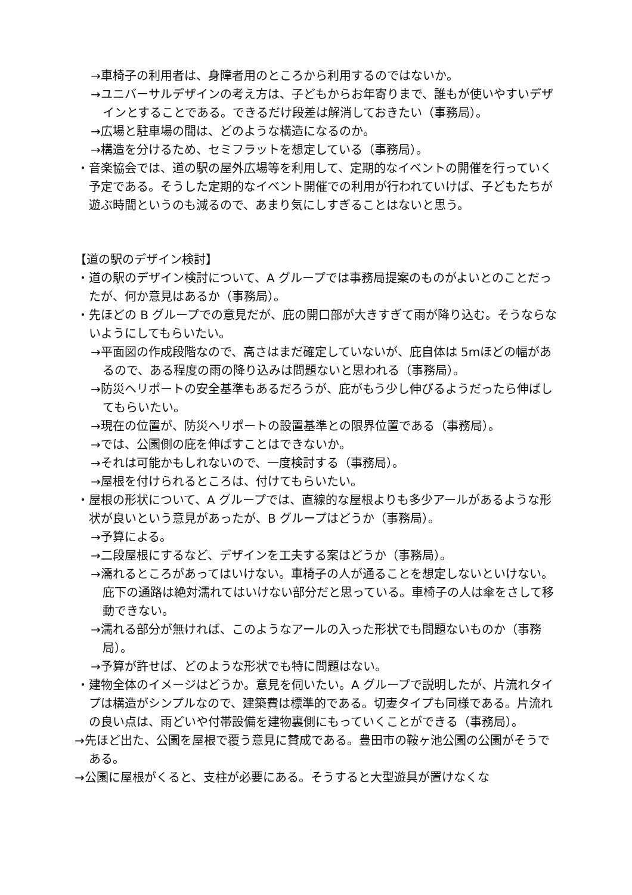→車椅子の利用者は、身障者用のところから利用するのではないか。
→ユニバーサルデザインの考え方は、子どもからお年寄りまで、誰もが使いやすいデザインとすることである。できるだけ段差は解消しておきたい（事務局）。
→広場と駐車場の間は、どのような構造になるのか。
→構造を分けるため、セミフラットを想定している（事務局）。
・音楽協会では、道の駅の屋外広場等を利用して、定期的なイベントの開催を行っていく予定である。そうした定期的なイベント開催での利用が行われていけば、子どもたちが遊ぶ時間というのも減るので、あまり気にしすぎることはないと思う。
【道の駅のデザイン検討】
・道の駅のデザイン検討について、A グループでは事務局提案のものがよいとのことだったが、何か意見はあるか（事務局）。
・先ほどの B グループでの意見だが、庇の開口部が大きすぎて雨が降り込む。そうならないようにしてもらいたい。
→平面図の作成段階なので、高さはまだ確定していないが、庇自体は 5mほどの幅があるので、ある程度の雨の降り込みは問題ないと思われる（事務局）。
→防災ヘリポートの安全基準もあるだろうが、庇がもう少し伸びるようだったら伸ばしてもらいたい。
→現在の位置が、防災ヘリポートの設置基準との限界位置である（事務局）。
→では、公園側の庇を伸ばすことはできないか。
→それは可能かもしれないので、一度検討する（事務局）。
→屋根を付けられるところは、付けてもらいたい。
・屋根の形状について、A グループでは、直線的な屋根よりも多少アールがあるような形状が良いという意見があったが、B グループはどうか（事務局）。
→予算による。
→二段屋根にするなど、デザインを工夫する案はどうか（事務局）。
→濡れるところがあってはいけない。車椅子の人が通ることを想定しないといけない。庇下の通路は絶対濡れてはいけない部分だと思っている。車椅子の人は傘をさして移動できない。
→濡れる部分が無ければ、このようなアールの入った形状でも問題ないものか（事務局）。
→予算が許せば、どのような形状でも特に問題はない。
・建物全体のイメージはどうか。意見を伺いたい。A グループで説明したが、片流れタイプは構造がシンプルなので、建築費は標準的である。切妻タイプも同様である。片流れの良い点は、雨どいや付帯設備を建物裏側にもっていくことができる（事務局）。
→先ほど出た、公園を屋根で覆う意見に賛成である。豊田市の鞍ヶ池公園の公園がそうである。
→公園に屋根がくると、支柱が必要にある。そうすると大型遊具が置けなくな